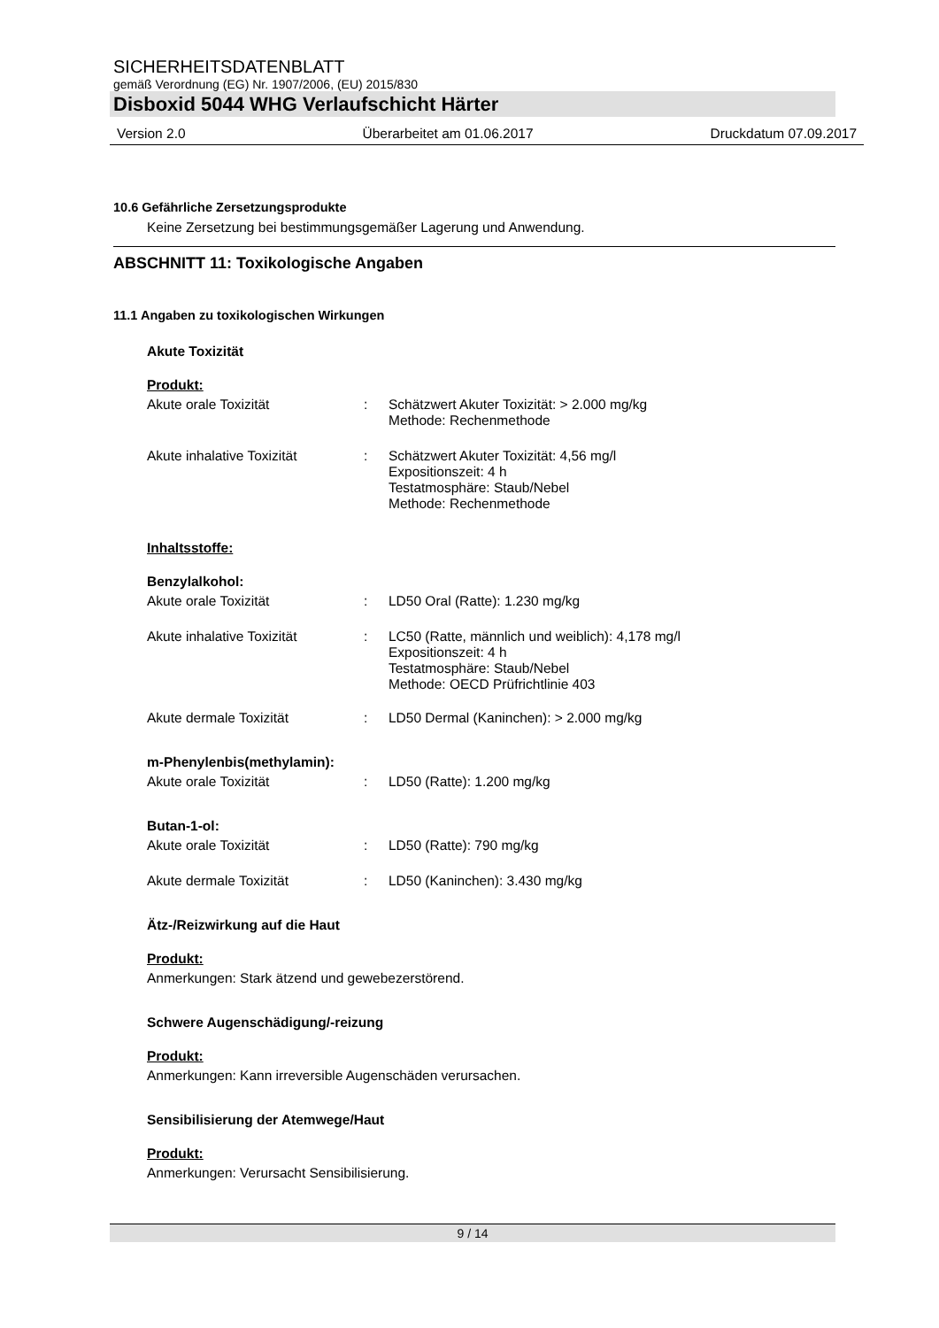SICHERHEITSDATENBLATT
gemäß Verordnung (EG) Nr. 1907/2006, (EU) 2015/830
Disboxid 5044 WHG Verlaufschicht Härter
Version 2.0 Überarbeitet am 01.06.2017 Druckdatum 07.09.2017
10.6 Gefährliche Zersetzungsprodukte
Keine Zersetzung bei bestimmungsgemäßer Lagerung und Anwendung.
ABSCHNITT 11: Toxikologische Angaben
11.1 Angaben zu toxikologischen Wirkungen
Akute Toxizität
Produkt:
Akute orale Toxizität: Schätzwert Akuter Toxizität: > 2.000 mg/kg
Methode: Rechenmethode
Akute inhalative Toxizität: Schätzwert Akuter Toxizität: 4,56 mg/l
Expositionszeit: 4 h
Testatmosphäre: Staub/Nebel
Methode: Rechenmethode
Inhaltsstoffe:
Benzylalkohol:
Akute orale Toxizität: LD50 Oral (Ratte): 1.230 mg/kg
Akute inhalative Toxizität: LC50 (Ratte, männlich und weiblich): 4,178 mg/l
Expositionszeit: 4 h
Testatmosphäre: Staub/Nebel
Methode: OECD Prüfrichtlinie 403
Akute dermale Toxizität: LD50 Dermal (Kaninchen): > 2.000 mg/kg
m-Phenylenbis(methylamin):
Akute orale Toxizität: LD50 (Ratte): 1.200 mg/kg
Butan-1-ol:
Akute orale Toxizität: LD50 (Ratte): 790 mg/kg
Akute dermale Toxizität: LD50 (Kaninchen): 3.430 mg/kg
Ätz-/Reizwirkung auf die Haut
Produkt:
Anmerkungen: Stark ätzend und gewebezerstörend.
Schwere Augenschädigung/-reizung
Produkt:
Anmerkungen: Kann irreversible Augenschäden verursachen.
Sensibilisierung der Atemwege/Haut
Produkt:
Anmerkungen: Verursacht Sensibilisierung.
9 / 14